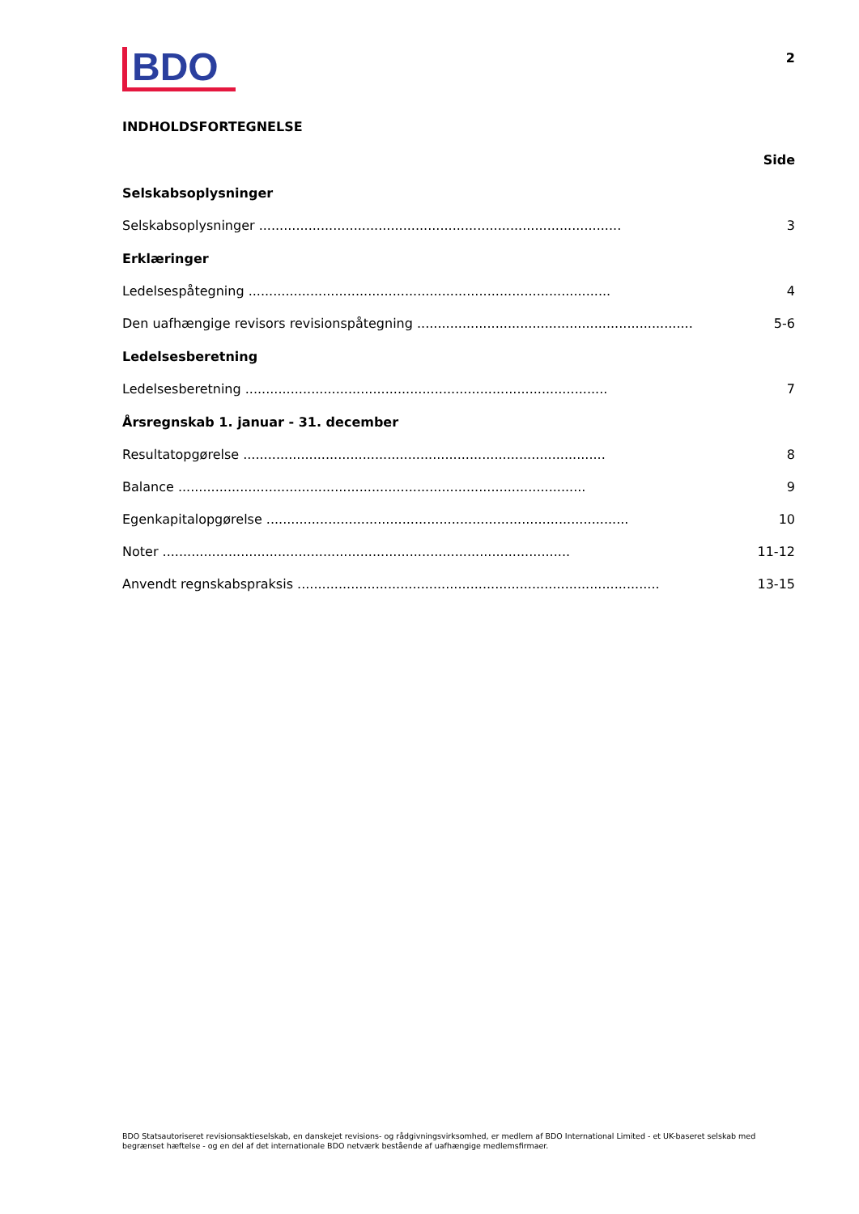BDO
2
INDHOLDSFORTEGNELSE
Side
Selskabsoplysninger
Selskabsoplysninger ........................................................................................ 3
Erklæringer
Ledelsespåtegning ........................................................................................ 4
Den uafhængige revisors revisionspåtegning ........................................................................................ 5-6
Ledelsesberetning
Ledelsesberetning ........................................................................................ 7
Årsregnskab 1. januar - 31. december
Resultatopgørelse ........................................................................................ 8
Balance ................................................................................................... 9
Egenkapitalopgørelse ........................................................................................ 10
Noter ................................................................................................... 11-12
Anvendt regnskabspraksis ........................................................................................ 13-15
BDO Statsautoriseret revisionsaktieselskab, en danskejet revisions- og rådgivningsvirksomhed, er medlem af BDO International Limited - et UK-baseret selskab med begrænset hæftelse - og en del af det internationale BDO netværk bestående af uafhængige medlemsfirmaer.